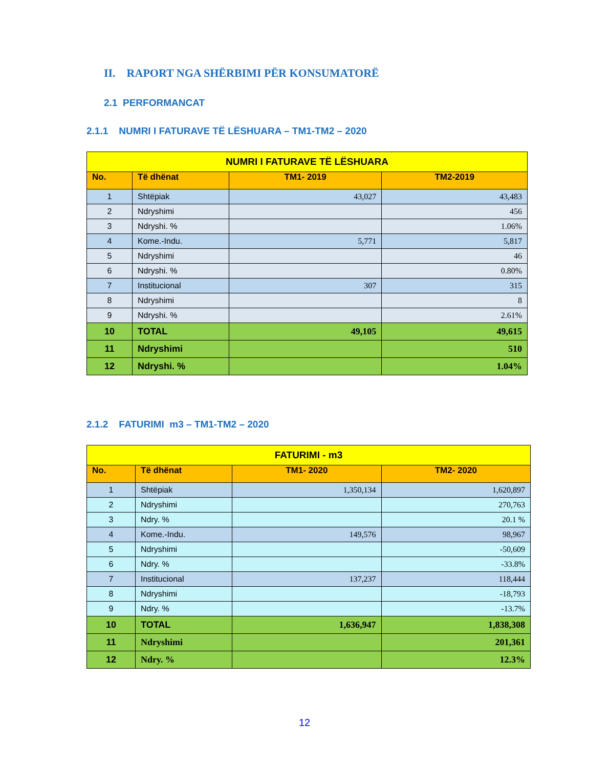II. RAPORT NGA SHËRBIMI PËR KONSUMATORË
2.1 PERFORMANCAT
2.1.1 NUMRI I FATURAVE TË LËSHUARA – TM1-TM2 – 2020
| NUMRI I FATURAVE TË LËSHUARA | | | |
| No. | Të dhënat | TM1- 2019 | TM2-2019 |
| 1 | Shtëpiak | 43,027 | 43,483 |
| 2 | Ndryshimi | | 456 |
| 3 | Ndryshi. % | | 1.06% |
| 4 | Kome.-Indu. | 5,771 | 5,817 |
| 5 | Ndryshimi | | 46 |
| 6 | Ndryshi. % | | 0.80% |
| 7 | Institucional | 307 | 315 |
| 8 | Ndryshimi | | 8 |
| 9 | Ndryshi. % | | 2.61% |
| 10 | TOTAL | 49,105 | 49,615 |
| 11 | Ndryshimi | | 510 |
| 12 | Ndryshi. % | | 1.04% |
2.1.2 FATURIMI m3 – TM1-TM2 – 2020
| FATURIMI - m3 | | | |
| No. | Të dhënat | TM1- 2020 | TM2- 2020 |
| 1 | Shtëpiak | 1,350,134 | 1,620,897 |
| 2 | Ndryshimi | | 270,763 |
| 3 | Ndry. % | | 20.1 % |
| 4 | Kome.-Indu. | 149,576 | 98,967 |
| 5 | Ndryshimi | | -50,609 |
| 6 | Ndry. % | | -33.8% |
| 7 | Institucional | 137,237 | 118,444 |
| 8 | Ndryshimi | | -18,793 |
| 9 | Ndry. % | | -13.7% |
| 10 | TOTAL | 1,636,947 | 1,838,308 |
| 11 | Ndryshimi | | 201,361 |
| 12 | Ndry. % | | 12.3% |
12